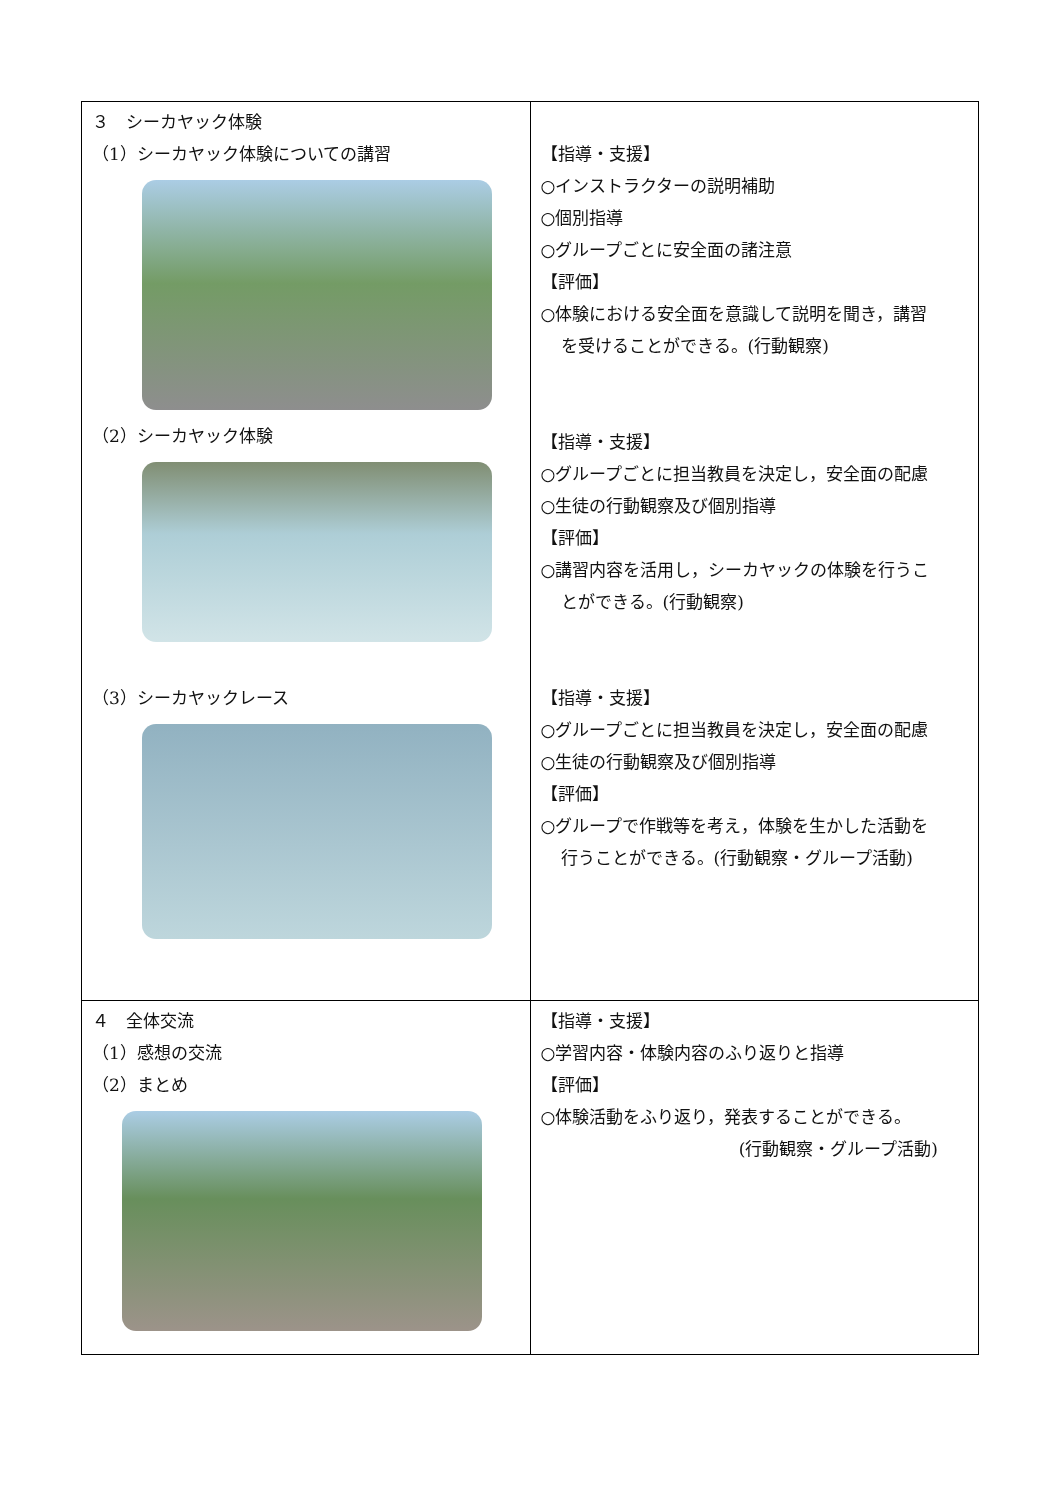| ３ シーカヤック体験 （1）シーカヤック体験についての講習 （2）シーカヤック体験 （3）シーカヤックレース | 【指導・支援】 ○インストラクターの説明補助 ○個別指導 ○グループごとに安全面の諸注意 【評価】 ○体験における安全面を意識して説明を聞き，講習 を受けることができる。(行動観察) 【指導・支援】 ○グループごとに担当教員を決定し，安全面の配慮 ○生徒の行動観察及び個別指導 【評価】 ○講習内容を活用し，シーカヤックの体験を行うこ とができる。(行動観察) 【指導・支援】 ○グループごとに担当教員を決定し，安全面の配慮 ○生徒の行動観察及び個別指導 【評価】 ○グループで作戦等を考え，体験を生かした活動を 行うことができる。(行動観察・グループ活動) |
| ４ 全体交流 （1）感想の交流 （2）まとめ | 【指導・支援】 ○学習内容・体験内容のふり返りと指導 【評価】 ○体験活動をふり返り，発表することができる。 (行動観察・グループ活動) |